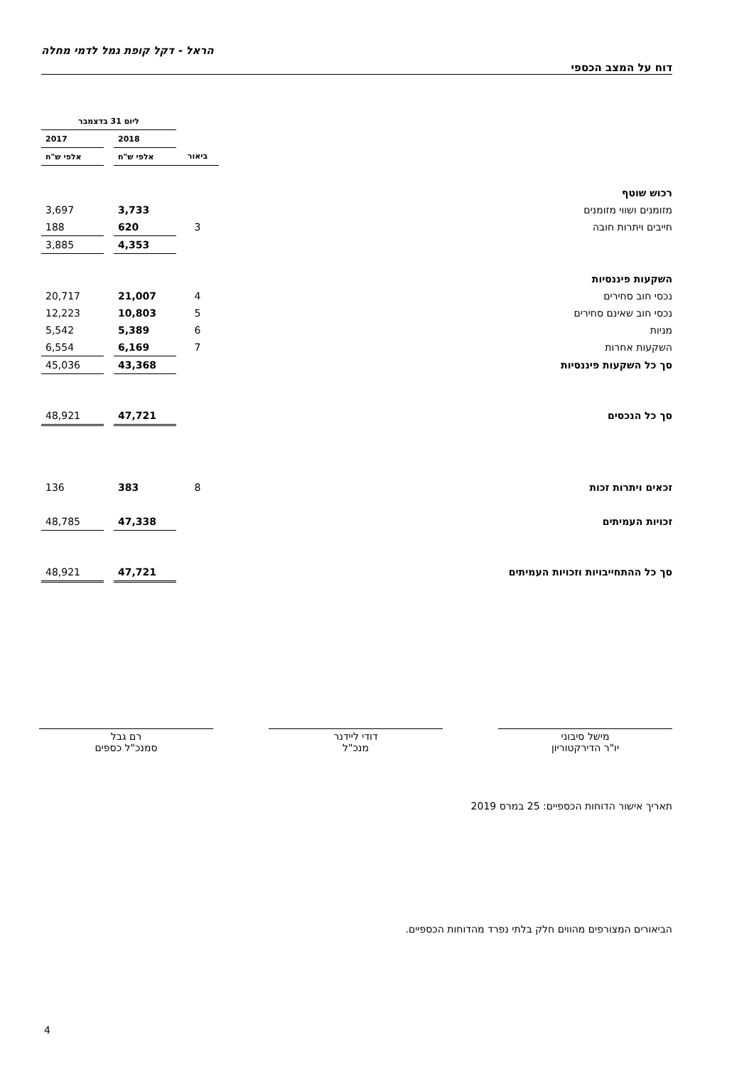הראל - דקל קופת גמל לדמי מחלה
דוח על המצב הכספי
| | | ליום 31 בדצמבר | | |
| | | 2018 | | 2017 |
| | ביאור | אלפי ש"ח | | אלפי ש"ח |
| רכוש שוטף | | | | |
| מזומנים ושווי מזומנים | | 3,733 | | 3,697 |
| חייבים ויתרות חובה | 3 | 620 | | 188 |
| | | 4,353 | | 3,885 |
| השקעות פיננסיות | | | | |
| נכסי חוב סחירים | 4 | 21,007 | | 20,717 |
| נכסי חוב שאינם סחירים | 5 | 10,803 | | 12,223 |
| מניות | 6 | 5,389 | | 5,542 |
| השקעות אחרות | 7 | 6,169 | | 6,554 |
| סך כל השקעות פיננסיות | | 43,368 | | 45,036 |
| סך כל הנכסים | | 47,721 | | 48,921 |
| זכאים ויתרות זכות | 8 | 383 | | 136 |
| זכויות העמיתים | | 47,338 | | 48,785 |
| סך כל ההתחייבויות וזכויות העמיתים | | 47,721 | | 48,921 |
מישל סיבוני
יו"ר הדירקטוריון
דודי ליידנר
מנכ"ל
רם גבל
סמנכ"ל כספים
תאריך אישור הדוחות הכספיים: 25 במרס 2019
הביאורים המצורפים מהווים חלק בלתי נפרד מהדוחות הכספיים.
4